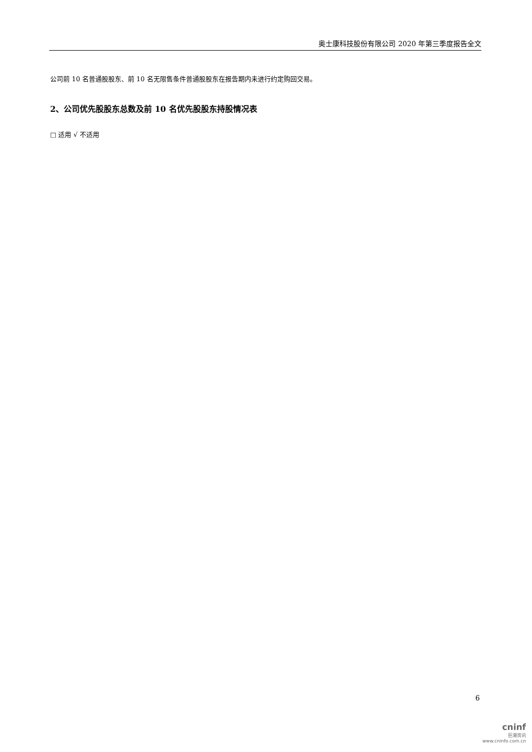奥士康科技股份有限公司 2020 年第三季度报告全文
公司前 10 名普通股股东、前 10 名无限售条件普通股股东在报告期内未进行约定购回交易。
2、公司优先股股东总数及前 10 名优先股股东持股情况表
□ 适用 √ 不适用
6
cninf
巨潮资讯
www.cninfo.com.cn